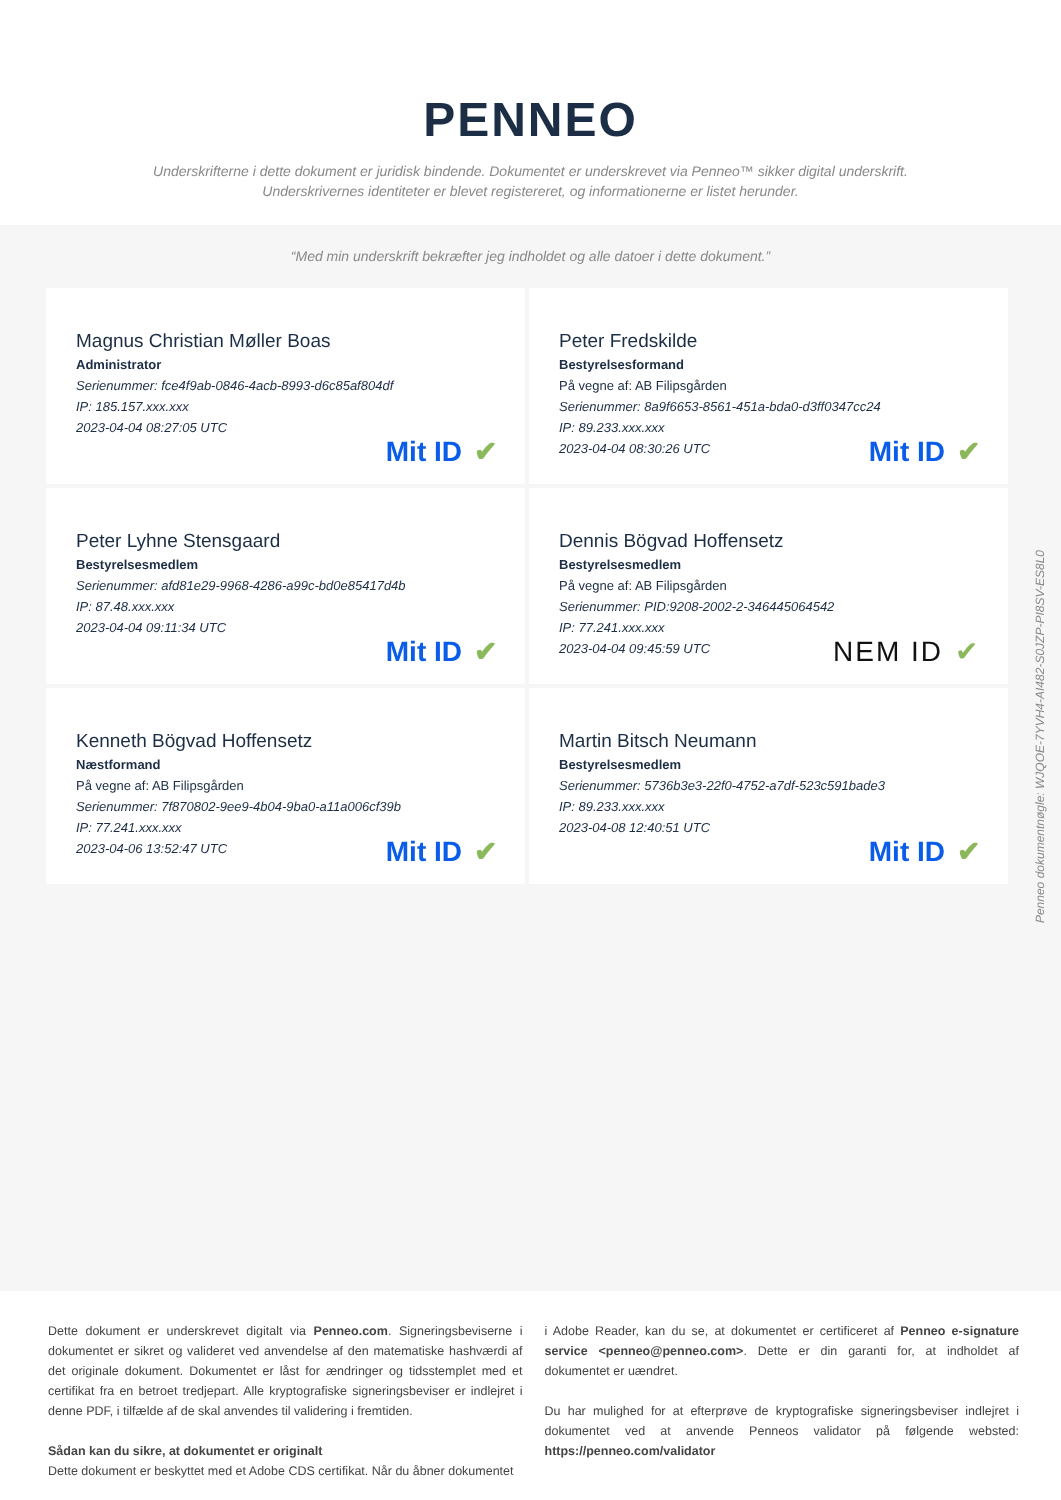PENNEO
Underskrifterne i dette dokument er juridisk bindende. Dokumentet er underskrevet via Penneo™ sikker digital underskrift.
Underskrivernes identiteter er blevet registereret, og informationerne er listet herunder.
“Med min underskrift bekræfter jeg indholdet og alle datoer i dette dokument.”
Magnus Christian Møller Boas
Administrator
Serienummer: fce4f9ab-0846-4acb-8993-d6c85af804df
IP: 185.157.xxx.xxx
2023-04-04 08:27:05 UTC
Mit ID ✔
Peter Fredskilde
Bestyrelsesformand
På vegne af: AB Filipsgården
Serienummer: 8a9f6653-8561-451a-bda0-d3ff0347cc24
IP: 89.233.xxx.xxx
2023-04-04 08:30:26 UTC
Mit ID ✔
Peter Lyhne Stensgaard
Bestyrelsesmedlem
Serienummer: afd81e29-9968-4286-a99c-bd0e85417d4b
IP: 87.48.xxx.xxx
2023-04-04 09:11:34 UTC
Mit ID ✔
Dennis Bögvad Hoffensetz
Bestyrelsesmedlem
På vegne af: AB Filipsgården
Serienummer: PID:9208-2002-2-346445064542
IP: 77.241.xxx.xxx
2023-04-04 09:45:59 UTC
NEM ID ✔
Kenneth Bögvad Hoffensetz
Næstformand
På vegne af: AB Filipsgården
Serienummer: 7f870802-9ee9-4b04-9ba0-a11a006cf39b
IP: 77.241.xxx.xxx
2023-04-06 13:52:47 UTC
Mit ID ✔
Martin Bitsch Neumann
Bestyrelsesmedlem
Serienummer: 5736b3e3-22f0-4752-a7df-523c591bade3
IP: 89.233.xxx.xxx
2023-04-08 12:40:51 UTC
Mit ID ✔
Dette dokument er underskrevet digitalt via Penneo.com. Signeringsbeviserne i dokumentet er sikret og valideret ved anvendelse af den matematiske hashværdi af det originale dokument. Dokumentet er låst for ændringer og tidsstemplet med et certifikat fra en betroet tredjepart. Alle kryptografiske signeringsbeviser er indlejret i denne PDF, i tilfælde af de skal anvendes til validering i fremtiden.
Sådan kan du sikre, at dokumentet er originalt
Dette dokument er beskyttet med et Adobe CDS certifikat. Når du åbner dokumentet
i Adobe Reader, kan du se, at dokumentet er certificeret af Penneo e-signature service <penneo@penneo.com>. Dette er din garanti for, at indholdet af dokumentet er uændret.
Du har mulighed for at efterprøve de kryptografiske signeringsbeviser indlejret i dokumentet ved at anvende Penneos validator på følgende websted: https://penneo.com/validator
Penneo dokumentnøgle: WJQOE-7YVH4-AI482-S0JZP-PI8SV-ES8L0